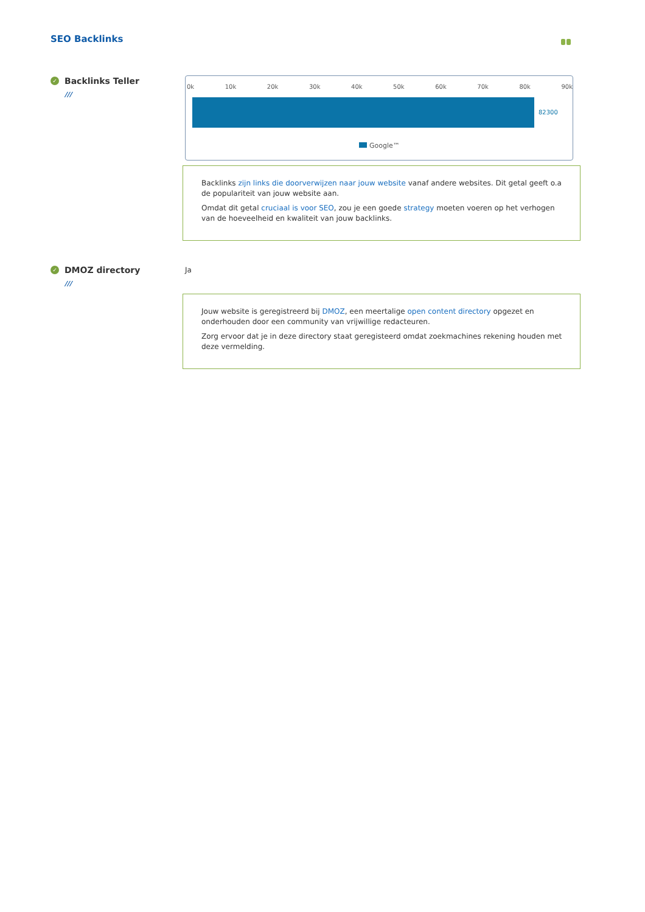SEO Backlinks
✓ Backlinks Teller
///
0k 10k 20k 30k 40k 50k 60k 70k 80k 90k
82300
Google™
Backlinks zijn links die doorverwijzen naar jouw website vanaf andere websites. Dit getal geeft o.a de populariteit van jouw website aan.
Omdat dit getal cruciaal is voor SEO, zou je een goede strategy moeten voeren op het verhogen van de hoeveelheid en kwaliteit van jouw backlinks.
✓ DMOZ directory
///
Ja
Jouw website is geregistreerd bij DMOZ, een meertalige open content directory opgezet en onderhouden door een community van vrijwillige redacteuren.
Zorg ervoor dat je in deze directory staat geregisteerd omdat zoekmachines rekening houden met deze vermelding.